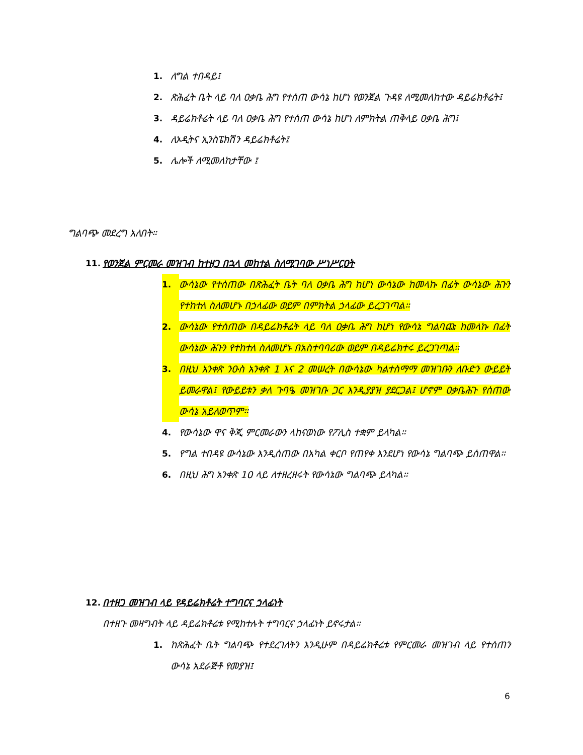1. ለግል ተበዳይ፤
2. ጽሕፈት ቤት ላይ ባለ ዐቃቤ ሕግ የተሰጠ ውሳኔ ከሆነ የወንጀል ጉዳዩ ለሚመለከተው ዳይሬክቶሬት፤
3. ዳይሬክቶሬት ላይ ባለ ዐቃቤ ሕግ የተሰጠ ውሳኔ ከሆነ ለምክትል ጠቅላይ ዐቃቤ ሕግ፤
4. ለኦዲትና ኢንስፔክሽን ዳይሬክቶሬት፤
5. ሌሎች ለሚመለከታቸው ፤
ግልባጭ መደረግ አለበት።
11. የወንጀል ምርመራ መዝገብ ከተዘጋ በኋላ መከተል ስለሚገባው ሥነሥርዐት
1. ውሳኔው የተሰጠው በጽሕፈት ቤት ባለ ዐቃቤ ሕግ ከሆነ ውሳኔው ከመላኩ በፊት ውሳኔው ሕጉን የተከተለ ስለመሆኑ በኃላፊው ወይም በምክትል ኃላፊው ይረጋገጣል።
2. ውሳኔው የተሰጠው በዳይሬክቶሬት ላይ ባለ ዐቃቤ ሕግ ከሆነ የውሳኔ ግልባጩ ከመላኩ በፊት ውሳኔው ሕጉን የተከተለ ስለመሆኑ በአስተባባሪው ወይም በዳይሬክተሩ ይረጋገጣል።
3. በዚህ አንቀጽ ንዑስ አንቀጽ 1 እና 2 መሠረት በውሳኔው ካልተስማማ መዝገቡን ለቡድን ውይይት ይመራዋል፤ የውይይቱን ቃለ ጉባዔ መዝገቡ ጋር እንዲያያዝ ያደርጋል፤ ሆኖም ዐቃቤሕጉ የሰጠው ውሳኔ አይለወጥም።
4. የውሳኔው ዋና ቅጂ ምርመራውን ላከናወነው የፖሊስ ተቋም ይላካል።
5. የግል ተበዳዩ ውሳኔው እንዲሰጠው በአካል ቀርቦ የጠየቀ እንደሆነ የውሳኔ ግልባጭ ይሰጠዋል።
6. በዚህ ሕግ አንቀጽ 10 ላይ ለተዘረዘሩት የውሳኔው ግልባጭ ይላካል።
12. በተዘጋ መዝገብ ላይ የዳይሬክቶሬት ተግባርና ኃላፊነት
በተዘጉ መዛግብት ላይ ዳይሬክቶሬቱ የሚከተሉት ተግባርና ኃላፊነት ይኖሩታል።
1. ከጽሕፈት ቤት ግልባጭ የተደረገለትን እንዲሁም በዳይሬክቶሬቱ የምርመራ መዝገብ ላይ የተሰጠን ውሳኔ አደራጅቶ የመያዝ፤
6